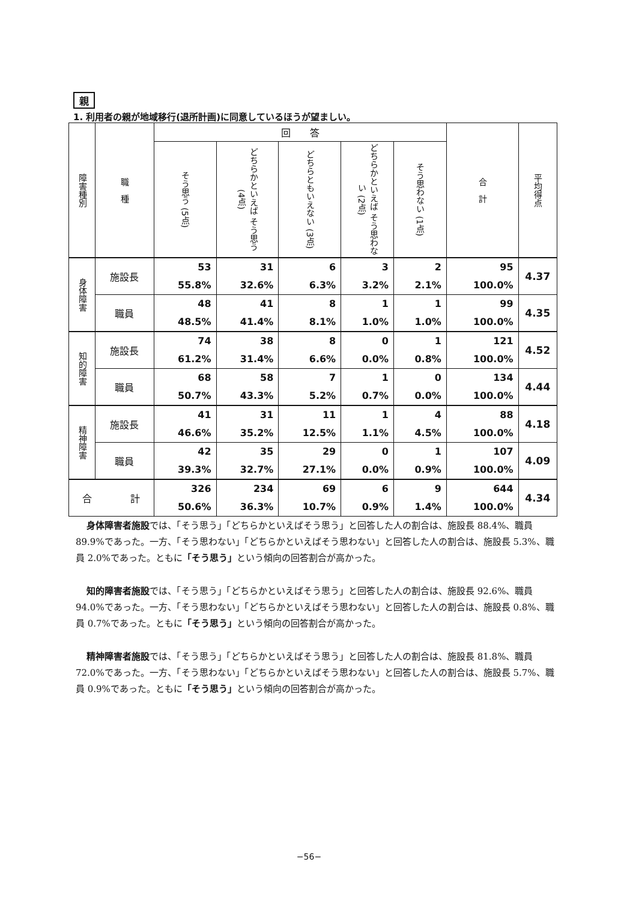親
1. 利用者の親が地域移行(退所計画)に同意しているほうが望ましい。
| 障害種別 | 職 種 | 回 答 | | | | | 合 計 | 平均得点 |
| --- | --- | --- | --- | --- | --- | --- | --- | --- |
| | | そう思う (5点) | どちらかといえば そう思う (4点) | どちらともいえない (3点) | どちらかといえば そう思わない (2点) | そう思わない (1点) | | |
| 身体障害 | 施設長 | 53 55.8% | 31 32.6% | 6 6.3% | 3 3.2% | 2 2.1% | 95 100.0% | 4.37 |
| | 職員 | 48 48.5% | 41 41.4% | 8 8.1% | 1 1.0% | 1 1.0% | 99 100.0% | 4.35 |
| 知的障害 | 施設長 | 74 61.2% | 38 31.4% | 8 6.6% | 0 0.0% | 1 0.8% | 121 100.0% | 4.52 |
| | 職員 | 68 50.7% | 58 43.3% | 7 5.2% | 1 0.7% | 0 0.0% | 134 100.0% | 4.44 |
| 精神障害 | 施設長 | 41 46.6% | 31 35.2% | 11 12.5% | 1 1.1% | 4 4.5% | 88 100.0% | 4.18 |
| | 職員 | 42 39.3% | 35 32.7% | 29 27.1% | 0 0.0% | 1 0.9% | 107 100.0% | 4.09 |
| 合 計 | | 326 50.6% | 234 36.3% | 69 10.7% | 6 0.9% | 9 1.4% | 644 100.0% | 4.34 |
身体障害者施設では、「そう思う」「どちらかといえばそう思う」と回答した人の割合は、施設長 88.4%、職員 89.9%であった。一方、「そう思わない」「どちらかといえばそう思わない」と回答した人の割合は、施設長 5.3%、職員 2.0%であった。ともに「そう思う」という傾向の回答割合が高かった。
知的障害者施設では、「そう思う」「どちらかといえばそう思う」と回答した人の割合は、施設長 92.6%、職員 94.0%であった。一方、「そう思わない」「どちらかといえばそう思わない」と回答した人の割合は、施設長 0.8%、職員 0.7%であった。ともに「そう思う」という傾向の回答割合が高かった。
精神障害者施設では、「そう思う」「どちらかといえばそう思う」と回答した人の割合は、施設長 81.8%、職員 72.0%であった。一方、「そう思わない」「どちらかといえばそう思わない」と回答した人の割合は、施設長 5.7%、職員 0.9%であった。ともに「そう思う」という傾向の回答割合が高かった。
−56−